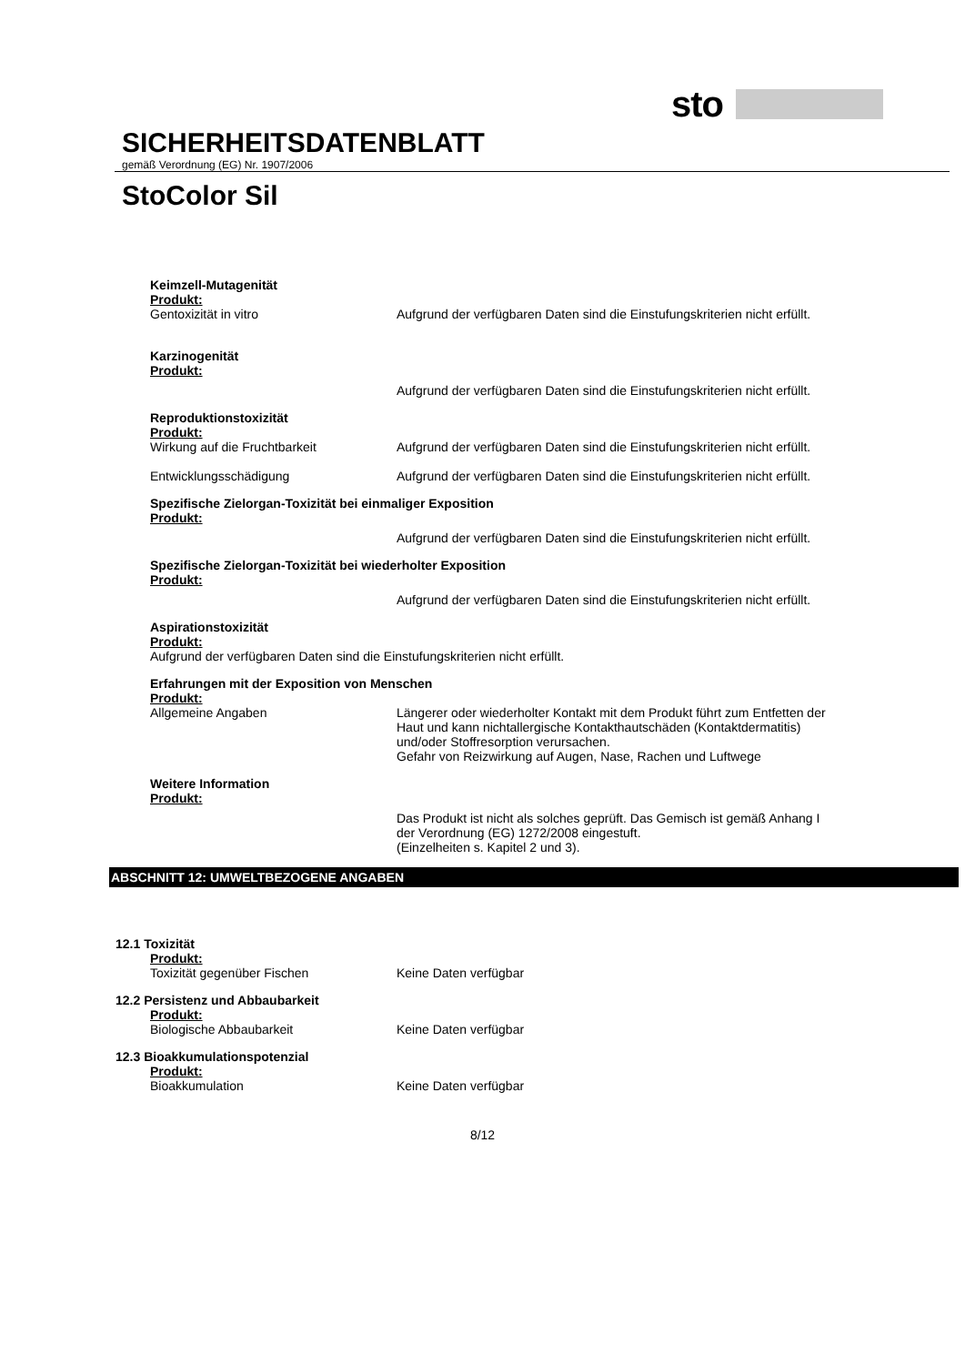sto
SICHERHEITSDATENBLATT
gemäß Verordnung (EG) Nr. 1907/2006
StoColor Sil
Keimzell-Mutagenität
Produkt:
Gentoxizität in vitro Aufgrund der verfügbaren Daten sind die Einstufungskriterien nicht erfüllt.
Karzinogenität
Produkt:
Aufgrund der verfügbaren Daten sind die Einstufungskriterien nicht erfüllt.
Reproduktionstoxizität
Produkt:
Wirkung auf die Fruchtbarkeit Aufgrund der verfügbaren Daten sind die Einstufungskriterien nicht erfüllt.
Entwicklungsschädigung Aufgrund der verfügbaren Daten sind die Einstufungskriterien nicht erfüllt.
Spezifische Zielorgan-Toxizität bei einmaliger Exposition
Produkt:
Aufgrund der verfügbaren Daten sind die Einstufungskriterien nicht erfüllt.
Spezifische Zielorgan-Toxizität bei wiederholter Exposition
Produkt:
Aufgrund der verfügbaren Daten sind die Einstufungskriterien nicht erfüllt.
Aspirationstoxizität
Produkt:
Aufgrund der verfügbaren Daten sind die Einstufungskriterien nicht erfüllt.
Erfahrungen mit der Exposition von Menschen
Produkt:
Allgemeine Angaben Längerer oder wiederholter Kontakt mit dem Produkt führt zum Entfetten der Haut und kann nichtallergische Kontakthautschäden (Kontaktdermatitis) und/oder Stoffresorption verursachen.
Gefahr von Reizwirkung auf Augen, Nase, Rachen und Luftwege
Weitere Information
Produkt:
Das Produkt ist nicht als solches geprüft. Das Gemisch ist gemäß Anhang I der Verordnung (EG) 1272/2008 eingestuft.
(Einzelheiten s. Kapitel 2 und 3).
ABSCHNITT 12: UMWELTBEZOGENE ANGABEN
12.1 Toxizität
Produkt:
Toxizität gegenüber Fischen Keine Daten verfügbar
12.2 Persistenz und Abbaubarkeit
Produkt:
Biologische Abbaubarkeit Keine Daten verfügbar
12.3 Bioakkumulationspotenzial
Produkt:
Bioakkumulation Keine Daten verfügbar
8/12